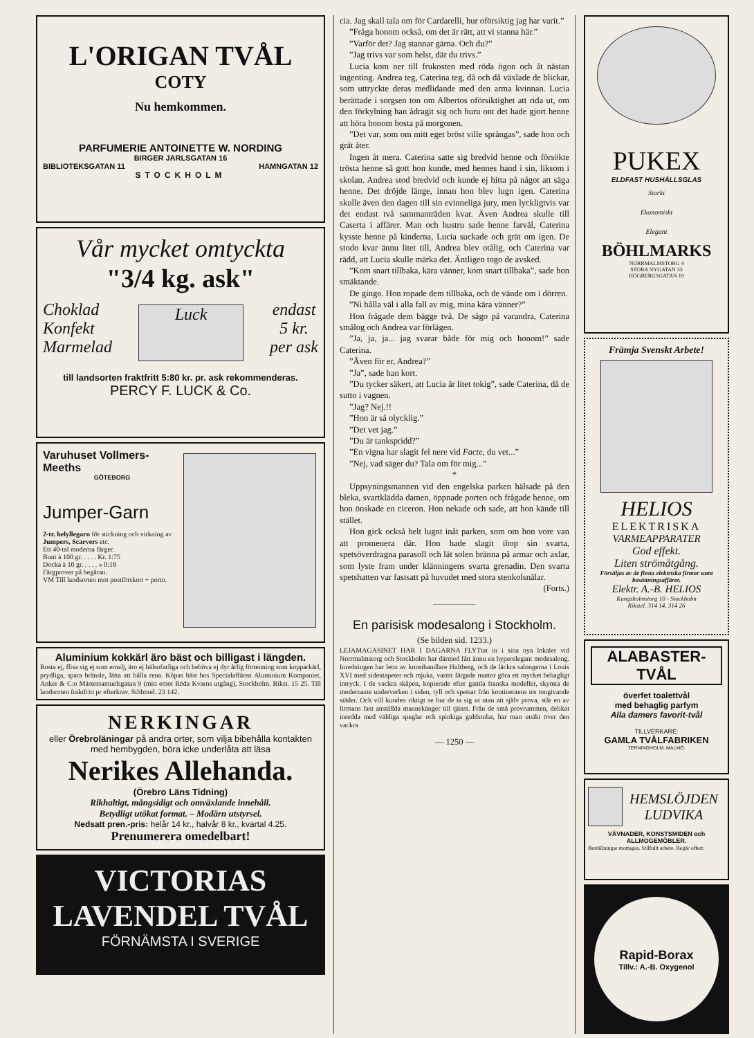L'ORIGAN TVÅL
COTY
Nu hemkommen.
PARFUMERIE ANTOINETTE W. NORDING
BIRGER JARLSGATAN 16
BIBLIOTEKSGATAN 11 HAMNGATAN 12
STOCKHOLM
Vår mycket omtyckta
"3/4 kg. ask"
Choklad
Konfekt
Marmelad
Luck
endast
5 kr.
per ask
till landsorten fraktfritt 5:80 kr. pr. ask rekommenderas.
PERCY F. LUCK & Co.
Varuhuset Vollmers-Meeths
GÖTEBORG
Jumper-Garn
2-tr. helyllegarn för stickning och virkning av Jumpers, Scarvers etc.
Ett 40-tal moderna färger.
Bunt à 100 gr. . . . . Kr. 1:75
Docka à 10 gr. . . . . » 0:18
Färgprover på begäran.
VM Till landsorten mot postförskott + porto.
Aluminium kokkärl äro bäst och billigast i längden.
Rosta ej, flisa sig ej som emalj, äro ej hälsofarliga och behöva ej dyr årlig förtenning som kopparkärl, prydliga, spara bränsle, lätta att hålla rena. Köpas bäst hos Specialaffären Aluminium Kompaniet, Anker & C:o Mästersamuelsgatan 9 (mitt emot Röda Kvarns utgång), Stockholm. Rikst. 15 25. Till landsorten fraktfritt pr efterkrav. Sthlmtel. 23 142.
NERKINGAR
eller Örebroläningar på andra orter, som vilja bibehålla kontakten med hembygden, böra icke underlåta att läsa
Nerikes Allehanda.
(Örebro Läns Tidning)
Rikhaltigt, mångsidigt och omväxlande innehåll.
Betydligt utökat format. – Modärn utstyrsel.
Nedsatt pren.-pris: helår 14 kr., halvår 8 kr., kvartal 4.25.
Prenumerera omedelbart!
VICTORIAS
LAVENDEL TVÅL
FÖRNÄMSTA I SVERIGE
cia. Jag skall tala om för Cardarelli, hur oförsiktig jag har varit.”
”Fråga honom också, om det är rätt, att vi stanna här.”
”Varför det? Jag stannar gärna. Och du?”
”Jag trivs var som helst, där du trivs.”
Lucia kom ner till frukosten med röda ögon och åt nästan ingenting. Andrea teg, Caterina teg, då och då växlade de blickar, som uttryckte deras medlidande med den arma kvinnan. Lucia berättade i sorgsen ton om Albertos oförsiktighet att rida ut, om den förkylning han ådragit sig och huru ont det hade gjort henne att höra honom hosta på morgonen.
”Det var, som om mitt eget bröst ville sprängas”, sade hon och grät åter.
Ingen åt mera. Caterina satte sig bredvid henne och försökte trösta henne så gott hon kunde, med hennes hand i sin, liksom i skolan. Andrea stod bredvid och kunde ej hitta på något att säga henne. Det dröjde länge, innan hon blev lugn igen. Caterina skulle även den dagen till sin evinneliga jury, men lyckligtvis var det endast två sammanträden kvar. Även Andrea skulle till Caserta i affärer. Man och hustru sade henne farväl, Caterina kysste henne på kinderna, Lucia suckade och grät om igen. De stodo kvar ännu litet till, Andrea blev otålig, och Caterina var rädd, att Lucia skulle märka det. Äntligen togo de avsked.
”Kom snart tillbaka, kära vänner, kom snart tillbaka”, sade hon smäktande.
De gingo. Hon ropade dem tillbaka, och de vände om i dörren.
”Ni hålla väl i alla fall av mig, mina kära vänner?”
Hon frågade dem bägge två. De sågo på varandra, Caterina smålog och Andrea var förlägen.
”Ja, ja, ja... jag svarar både för mig och honom!” sade Caterina.
”Även för er, Andrea?”
”Ja”, sade han kort.
”Du tycker säkert, att Lucia är litet tokig”, sade Caterina, då de sutto i vagnen.
”Jag? Nej.!!
”Hon är så olycklig.”
”Det vet jag.”
”Du är tankspridd?”
”En vigna har slagit fel nere vid Facte, du vet...”
”Nej, vad säger du? Tala om för mig...”
*
Uppsyningsmannen vid den engelska parken hälsade på den bleka, svartklädda damen, öppnade porten och frågade henne, om hon önskade en ciceron. Hon nekade och sade, att hon kände till stället.
Hon gick också helt lugnt inåt parken, som om hon vore van att promenera där. Hon hade slagit ihop sin svarta, spetsöverdragna parasoll och lät solen bränna på armar och axlar, som lyste fram under klänningens svarta grenadin. Den svarta spetshatten var fastsatt på huvudet med stora stenkolsnålar.
(Forts.)
En parisisk modesalong i Stockholm.
(Se bilden sid. 1233.)
LEJAMAGASINET HAR I DAGARNA FLYTtat in i sina nya lokaler vid Norrmalmstorg och Stockholm har därmed fått ännu en hyperelegant modesalong. Inredningen har letts av konsthandlare Hultberg, och de läckra salongerna i Louis XVI med sidentapeter och mjuka, varmt färgade mattor göra ett mycket behagligt intryck. I de vackra skåpen, kopierade efter gamla franska modeller, skymta de modernaste underverken i siden, tyll och spetsar från kontinentens tre tongivande städer. Och vill kunden riktigt se hur de ta sig ut utan att själv prova, står en av firmans fast anställda mannekänger till tjänst. Från de små provrummen, delikat inredda med väldiga speglar och spinkiga guldstolar, har man utsikt över den vackra
— 1250 —
PUKEX
ELDFAST HUSHÅLLSGLAS
Starkt
Ekonomiskt
Elegant
BÖHLMARKS
NORRMALMSTORG 4
STORA NYGATAN 33
HÖGBERGSGATAN 19
Främja Svenskt Arbete!
HELIOS
ELEKTRISKA
VARMEAPPARATER
God effekt.
Liten strömåtgång.
Försäljas av de flesta elektriska firmor samt bosättningsaffärer.
Elektr. A.-B. HELIOS
Kungsholmstorg 10 - Stockholm
Rikstel. 314 14, 314 26
ALABASTER-TVÅL
överfet toalettvål
med behaglig parfym
Alla damers favorit-tvål
TILLVERKARE:
GAMLA TVÅLFABRIKEN
TERNINGHOLM, MALMÖ.
HEMSLÖJDEN LUDVIKA
VÄVNADER, KONSTSMIDEN och ALLMOGEMÖBLER.
Beställningar mottagas. Stilfullt arbete. Begär offert.
Rapid-Borax
Tillv.: A.-B. Oxygenol